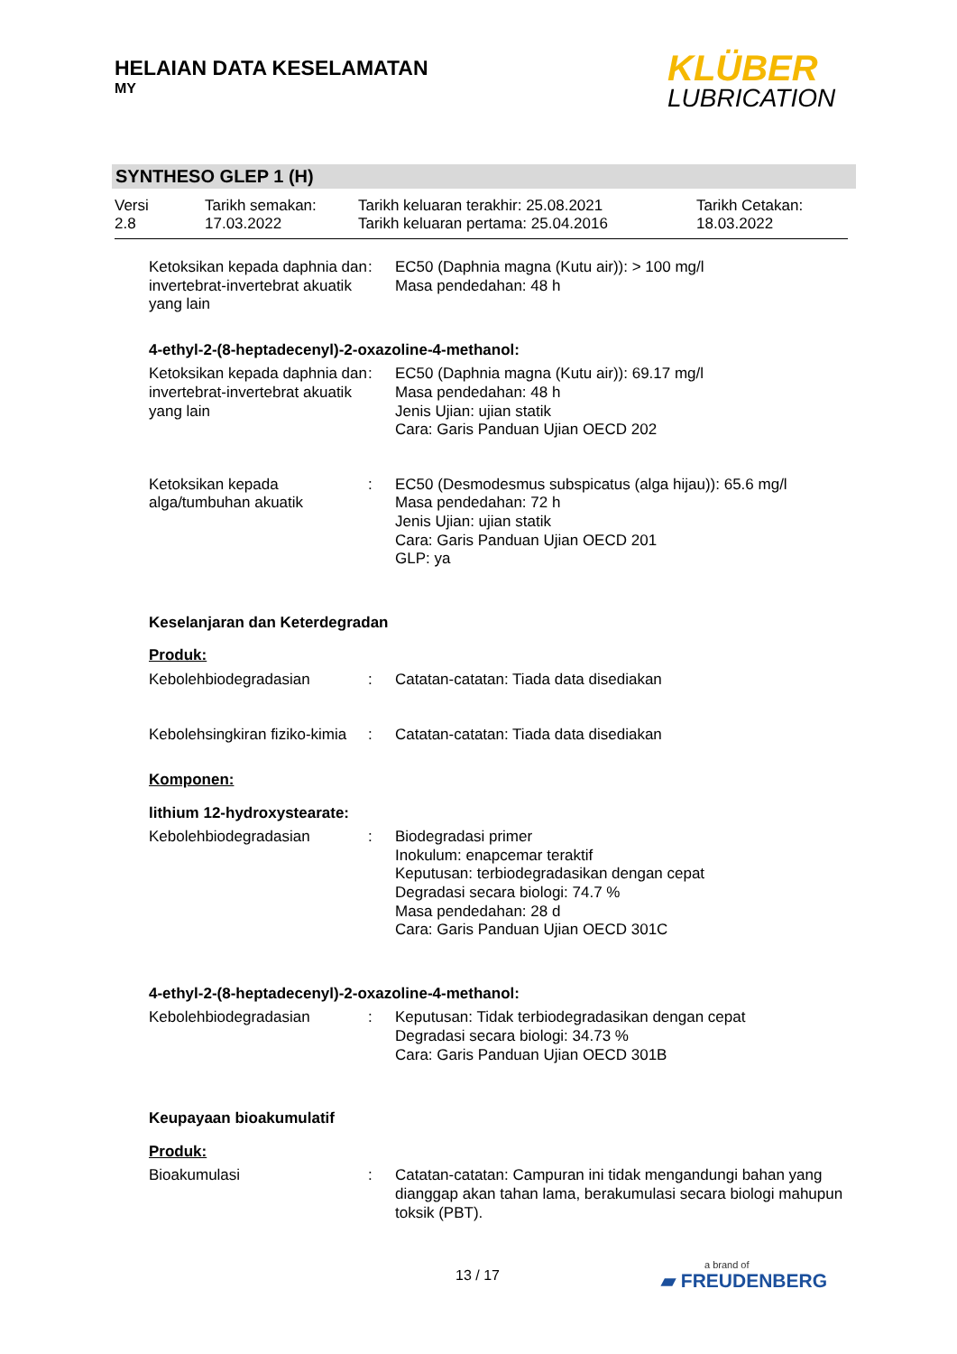HELAIAN DATA KESELAMATAN
MY
KLÜBER
LUBRICATION
SYNTHESO GLEP 1 (H)
Versi
2.8
Tarikh semakan:
17.03.2022
Tarikh keluaran terakhir: 25.08.2021
Tarikh keluaran pertama: 25.04.2016
Tarikh Cetakan:
18.03.2022
Ketoksikan kepada daphnia dan invertebrat-invertebrat akuatik yang lain
: EC50 (Daphnia magna (Kutu air)): > 100 mg/l
Masa pendedahan: 48 h
4-ethyl-2-(8-heptadecenyl)-2-oxazoline-4-methanol:
Ketoksikan kepada daphnia dan invertebrat-invertebrat akuatik yang lain
: EC50 (Daphnia magna (Kutu air)): 69.17 mg/l
Masa pendedahan: 48 h
Jenis Ujian: ujian statik
Cara: Garis Panduan Ujian OECD 202
Ketoksikan kepada alga/tumbuhan akuatik
: EC50 (Desmodesmus subspicatus (alga hijau)): 65.6 mg/l
Masa pendedahan: 72 h
Jenis Ujian: ujian statik
Cara: Garis Panduan Ujian OECD 201
GLP: ya
Keselanjaran dan Keterdegradan
Produk:
Kebolehbiodegradasian : Catatan-catatan: Tiada data disediakan
Kebolehsingkiran fiziko-kimia
: Catatan-catatan: Tiada data disediakan
Komponen:
lithium 12-hydroxystearate:
Kebolehbiodegradasian : Biodegradasi primer
Inokulum: enapcemar teraktif
Keputusan: terbiodegradasikan dengan cepat
Degradasi secara biologi: 74.7 %
Masa pendedahan: 28 d
Cara: Garis Panduan Ujian OECD 301C
4-ethyl-2-(8-heptadecenyl)-2-oxazoline-4-methanol:
Kebolehbiodegradasian : Keputusan: Tidak terbiodegradasikan dengan cepat
Degradasi secara biologi: 34.73 %
Cara: Garis Panduan Ujian OECD 301B
Keupayaan bioakumulatif
Produk:
Bioakumulasi : Catatan-catatan: Campuran ini tidak mengandungi bahan yang dianggap akan tahan lama, berakumulasi secara biologi mahupun toksik (PBT).
13 / 17 a brand of
▰ FREUDENBERG